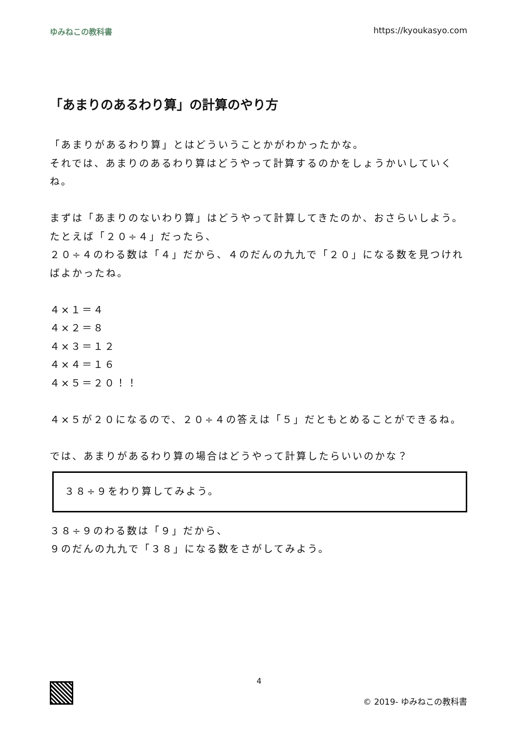ゆみねこの教科書 https://kyoukasyo.com
「あまりのあるわり算」の計算のやり方
「あまりがあるわり算」とはどういうことかがわかったかな。
それでは、あまりのあるわり算はどうやって計算するのかをしょうかいしていくね。
まずは「あまりのないわり算」はどうやって計算してきたのか、おさらいしよう。
たとえば「２０÷４」だったら、
２０÷４のわる数は「４」だから、４のだんの九九で「２０」になる数を見つければよかったね。
４×１＝４
４×２＝８
４×３＝１２
４×４＝１６
４×５＝２０！！
４×５が２０になるので、２０÷４の答えは「５」だともとめることができるね。
では、あまりがあるわり算の場合はどうやって計算したらいいのかな？
３８÷９をわり算してみよう。
３８÷９のわる数は「９」だから、
９のだんの九九で「３８」になる数をさがしてみよう。
4
© 2019- ゆみねこの教科書